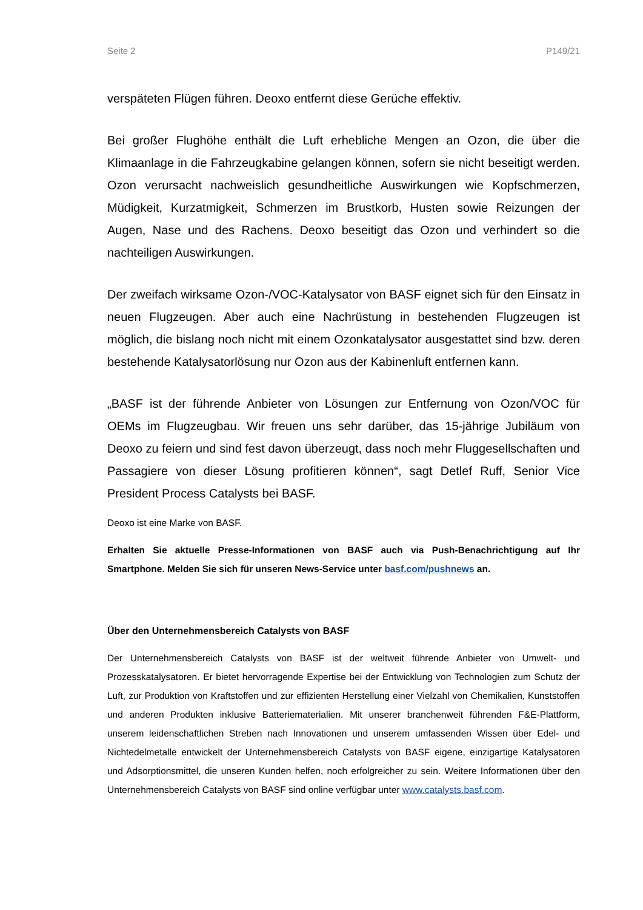Seite 2 P149/21
verspäteten Flügen führen. Deoxo entfernt diese Gerüche effektiv.
Bei großer Flughöhe enthält die Luft erhebliche Mengen an Ozon, die über die Klimaanlage in die Fahrzeugkabine gelangen können, sofern sie nicht beseitigt werden. Ozon verursacht nachweislich gesundheitliche Auswirkungen wie Kopfschmerzen, Müdigkeit, Kurzatmigkeit, Schmerzen im Brustkorb, Husten sowie Reizungen der Augen, Nase und des Rachens. Deoxo beseitigt das Ozon und verhindert so die nachteiligen Auswirkungen.
Der zweifach wirksame Ozon-/VOC-Katalysator von BASF eignet sich für den Einsatz in neuen Flugzeugen. Aber auch eine Nachrüstung in bestehenden Flugzeugen ist möglich, die bislang noch nicht mit einem Ozonkatalysator ausgestattet sind bzw. deren bestehende Katalysatorlösung nur Ozon aus der Kabinenluft entfernen kann.
„BASF ist der führende Anbieter von Lösungen zur Entfernung von Ozon/VOC für OEMs im Flugzeugbau. Wir freuen uns sehr darüber, das 15-jährige Jubiläum von Deoxo zu feiern und sind fest davon überzeugt, dass noch mehr Fluggesellschaften und Passagiere von dieser Lösung profitieren können“, sagt Detlef Ruff, Senior Vice President Process Catalysts bei BASF.
Deoxo ist eine Marke von BASF.
Erhalten Sie aktuelle Presse-Informationen von BASF auch via Push-Benachrichtigung auf Ihr Smartphone. Melden Sie sich für unseren News-Service unter basf.com/pushnews an.
Über den Unternehmensbereich Catalysts von BASF
Der Unternehmensbereich Catalysts von BASF ist der weltweit führende Anbieter von Umwelt- und Prozesskatalysatoren. Er bietet hervorragende Expertise bei der Entwicklung von Technologien zum Schutz der Luft, zur Produktion von Kraftstoffen und zur effizienten Herstellung einer Vielzahl von Chemikalien, Kunststoffen und anderen Produkten inklusive Batteriematerialien. Mit unserer branchenweit führenden F&E-Plattform, unserem leidenschaftlichen Streben nach Innovationen und unserem umfassenden Wissen über Edel- und Nichtedelmetalle entwickelt der Unternehmensbereich Catalysts von BASF eigene, einzigartige Katalysatoren und Adsorptionsmittel, die unseren Kunden helfen, noch erfolgreicher zu sein. Weitere Informationen über den Unternehmensbereich Catalysts von BASF sind online verfügbar unter www.catalysts.basf.com.